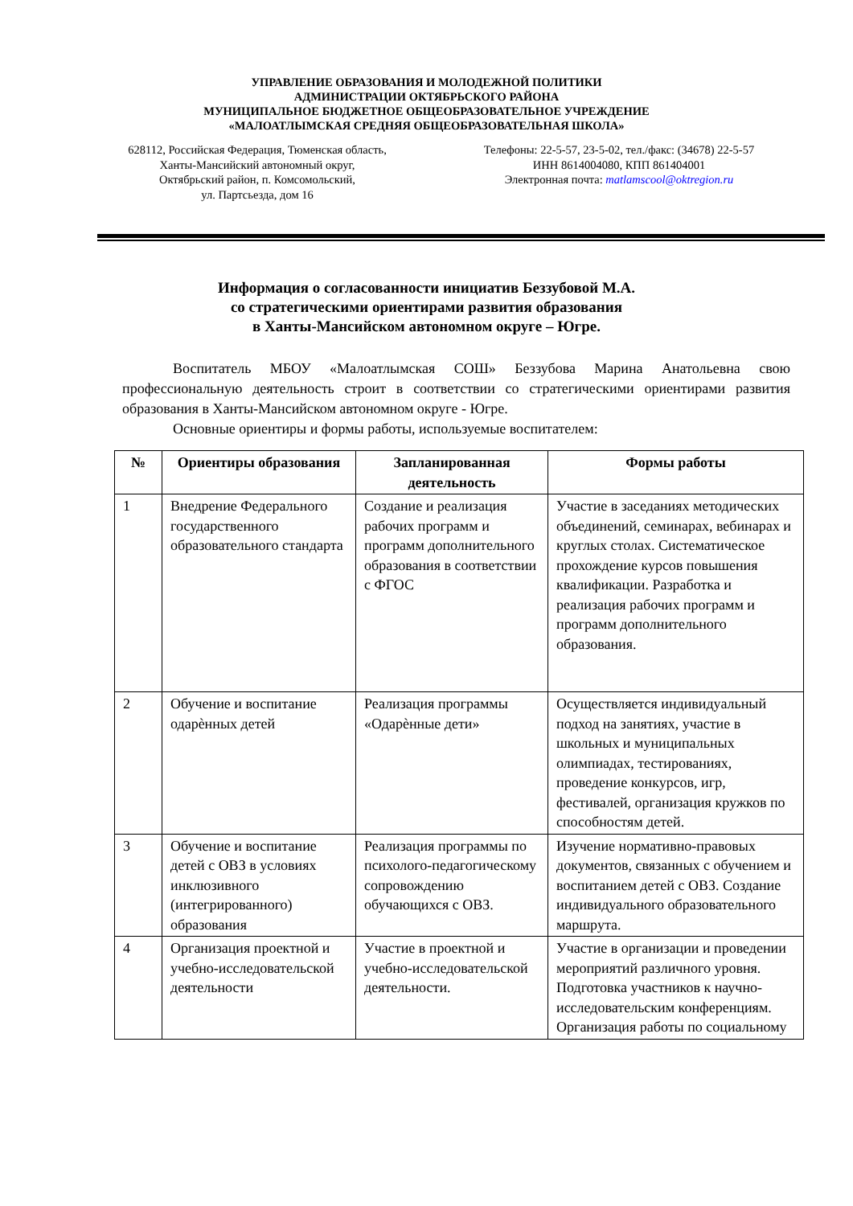УПРАВЛЕНИЕ ОБРАЗОВАНИЯ И МОЛОДЕЖНОЙ ПОЛИТИКИ
АДМИНИСТРАЦИИ ОКТЯБРЬСКОГО РАЙОНА
МУНИЦИПАЛЬНОЕ БЮДЖЕТНОЕ ОБЩЕОБРАЗОВАТЕЛЬНОЕ УЧРЕЖДЕНИЕ
«МАЛОАТЛЫМСКАЯ СРЕДНЯЯ ОБЩЕОБРАЗОВАТЕЛЬНАЯ ШКОЛА»
628112, Российская Федерация, Тюменская область,
Ханты-Мансийский автономный округ,
Октябрьский район, п. Комсомольский,
ул. Партсьезда, дом 16
Телефоны: 22-5-57, 23-5-02, тел./факс: (34678) 22-5-57
ИНН 8614004080, КПП 861404001
Электронная почта: matlamscool@oktregion.ru
Информация о согласованности инициатив Беззубовой М.А.
со стратегическими ориентирами развития образования
в Ханты-Мансийском автономном округе – Югре.
Воспитатель МБОУ «Малоатлымская СОШ» Беззубова Марина Анатольевна свою профессиональную деятельность строит в соответствии со стратегическими ориентирами развития образования в Ханты-Мансийском автономном округе - Югре.
Основные ориентиры и формы работы, используемые воспитателем:
| № | Ориентиры образования | Запланированная деятельность | Формы работы |
| --- | --- | --- | --- |
| 1 | Внедрение Федерального государственного образовательного стандарта | Создание и реализация рабочих программ и программ дополнительного образования в соответствии с ФГОС | Участие в заседаниях методических объединений, семинарах, вебинарах и круглых столах. Систематическое прохождение курсов повышения квалификации. Разработка и реализация рабочих программ и программ дополнительного образования. |
| 2 | Обучение и воспитание одарѐнных детей | Реализация программы «Одарѐнные дети» | Осуществляется индивидуальный подход на занятиях, участие в школьных и муниципальных олимпиадах, тестированиях, проведение конкурсов, игр, фестивалей, организация кружков по способностям детей. |
| 3 | Обучение и воспитание детей с ОВЗ в условиях инклюзивного (интегрированного) образования | Реализация программы по психолого-педагогическому сопровождению обучающихся с ОВЗ. | Изучение нормативно-правовых документов, связанных с обучением и воспитанием детей с ОВЗ. Создание индивидуального образовательного маршрута. |
| 4 | Организация проектной и учебно-исследовательской деятельности | Участие в проектной и учебно-исследовательской деятельности. | Участие в организации и проведении мероприятий различного уровня. Подготовка участников к научно-исследовательским конференциям. Организация работы по социальному |